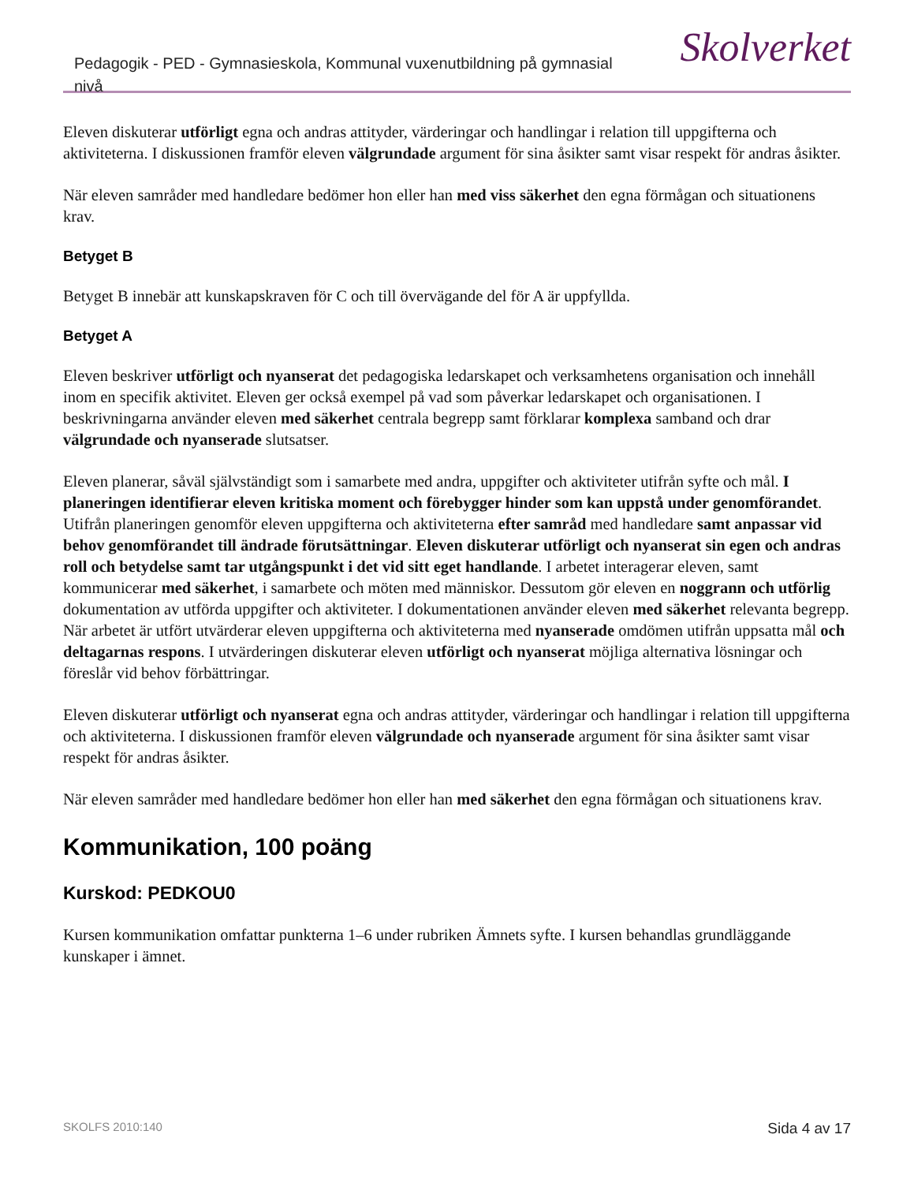Pedagogik - PED - Gymnasieskola, Kommunal vuxenutbildning på gymnasial nivå
Skolverket
Eleven diskuterar utförligt egna och andras attityder, värderingar och handlingar i relation till uppgifterna och aktiviteterna. I diskussionen framför eleven välgrundade argument för sina åsikter samt visar respekt för andras åsikter.
När eleven samråder med handledare bedömer hon eller han med viss säkerhet den egna förmågan och situationens krav.
Betyget B
Betyget B innebär att kunskapskraven för C och till övervägande del för A är uppfyllda.
Betyget A
Eleven beskriver utförligt och nyanserat det pedagogiska ledarskapet och verksamhetens organisation och innehåll inom en specifik aktivitet. Eleven ger också exempel på vad som påverkar ledarskapet och organisationen. I beskrivningarna använder eleven med säkerhet centrala begrepp samt förklarar komplexa samband och drar välgrundade och nyanserade slutsatser.
Eleven planerar, såväl självständigt som i samarbete med andra, uppgifter och aktiviteter utifrån syfte och mål. I planeringen identifierar eleven kritiska moment och förebygger hinder som kan uppstå under genomförandet. Utifrån planeringen genomför eleven uppgifterna och aktiviteterna efter samråd med handledare samt anpassar vid behov genomförandet till ändrade förutsättningar. Eleven diskuterar utförligt och nyanserat sin egen och andras roll och betydelse samt tar utgångspunkt i det vid sitt eget handlande. I arbetet interagerar eleven, samt kommunicerar med säkerhet, i samarbete och möten med människor. Dessutom gör eleven en noggrann och utförlig dokumentation av utförda uppgifter och aktiviteter. I dokumentationen använder eleven med säkerhet relevanta begrepp. När arbetet är utfört utvärderar eleven uppgifterna och aktiviteterna med nyanserade omdömen utifrån uppsatta mål och deltagarnas respons. I utvärderingen diskuterar eleven utförligt och nyanserat möjliga alternativa lösningar och föreslår vid behov förbättringar.
Eleven diskuterar utförligt och nyanserat egna och andras attityder, värderingar och handlingar i relation till uppgifterna och aktiviteterna. I diskussionen framför eleven välgrundade och nyanserade argument för sina åsikter samt visar respekt för andras åsikter.
När eleven samråder med handledare bedömer hon eller han med säkerhet den egna förmågan och situationens krav.
Kommunikation, 100 poäng
Kurskod: PEDKOU0
Kursen kommunikation omfattar punkterna 1–6 under rubriken Ämnets syfte. I kursen behandlas grundläggande kunskaper i ämnet.
SKOLFS 2010:140 Sida 4 av 17